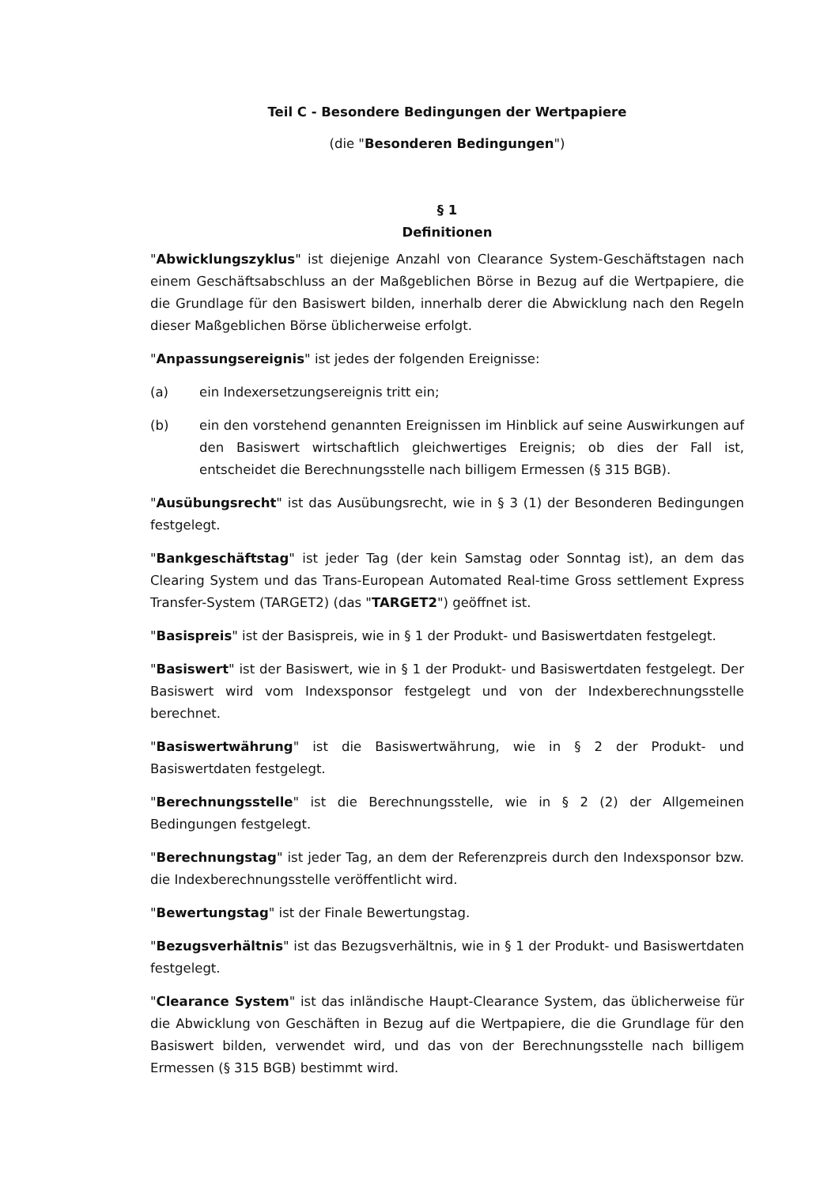Teil C - Besondere Bedingungen der Wertpapiere
(die "Besonderen Bedingungen")
§ 1
Definitionen
"Abwicklungszyklus" ist diejenige Anzahl von Clearance System-Geschäftstagen nach einem Geschäftsabschluss an der Maßgeblichen Börse in Bezug auf die Wertpapiere, die die Grundlage für den Basiswert bilden, innerhalb derer die Abwicklung nach den Regeln dieser Maßgeblichen Börse üblicherweise erfolgt.
"Anpassungsereignis" ist jedes der folgenden Ereignisse:
(a) ein Indexersetzungsereignis tritt ein;
(b) ein den vorstehend genannten Ereignissen im Hinblick auf seine Auswirkungen auf den Basiswert wirtschaftlich gleichwertiges Ereignis; ob dies der Fall ist, entscheidet die Berechnungsstelle nach billigem Ermessen (§ 315 BGB).
"Ausübungsrecht" ist das Ausübungsrecht, wie in § 3 (1) der Besonderen Bedingungen festgelegt.
"Bankgeschäftstag" ist jeder Tag (der kein Samstag oder Sonntag ist), an dem das Clearing System und das Trans-European Automated Real-time Gross settlement Express Transfer-System (TARGET2) (das "TARGET2") geöffnet ist.
"Basispreis" ist der Basispreis, wie in § 1 der Produkt- und Basiswertdaten festgelegt.
"Basiswert" ist der Basiswert, wie in § 1 der Produkt- und Basiswertdaten festgelegt. Der Basiswert wird vom Indexsponsor festgelegt und von der Indexberechnungsstelle berechnet.
"Basiswertwährung" ist die Basiswertwährung, wie in § 2 der Produkt- und Basiswertdaten festgelegt.
"Berechnungsstelle" ist die Berechnungsstelle, wie in § 2 (2) der Allgemeinen Bedingungen festgelegt.
"Berechnungstag" ist jeder Tag, an dem der Referenzpreis durch den Indexsponsor bzw. die Indexberechnungsstelle veröffentlicht wird.
"Bewertungstag" ist der Finale Bewertungstag.
"Bezugsverhältnis" ist das Bezugsverhältnis, wie in § 1 der Produkt- und Basiswertdaten festgelegt.
"Clearance System" ist das inländische Haupt-Clearance System, das üblicherweise für die Abwicklung von Geschäften in Bezug auf die Wertpapiere, die die Grundlage für den Basiswert bilden, verwendet wird, und das von der Berechnungsstelle nach billigem Ermessen (§ 315 BGB) bestimmt wird.